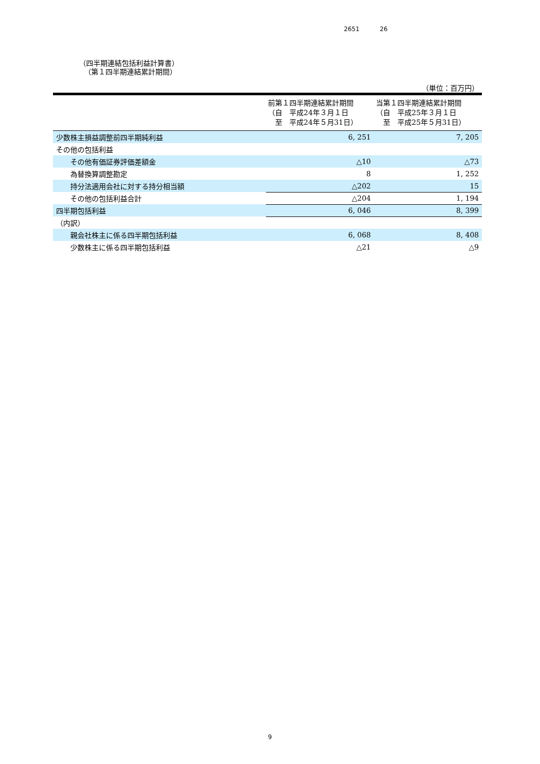2651 26
（四半期連結包括利益計算書）
（第１四半期連結累計期間）
（単位：百万円）
| | 前第１四半期連結累計期間 （自 平成24年３月１日 至 平成24年５月31日） | 当第１四半期連結累計期間 （自 平成25年３月１日 至 平成25年５月31日） |
| --- | --- | --- |
| 少数株主損益調整前四半期純利益 | 6, 251 | 7, 205 |
| その他の包括利益 | | |
| その他有価証券評価差額金 | △10 | △73 |
| 為替換算調整勘定 | 8 | 1, 252 |
| 持分法適用会社に対する持分相当額 | △202 | 15 |
| その他の包括利益合計 | △204 | 1, 194 |
| 四半期包括利益 | 6, 046 | 8, 399 |
| （内訳） | | |
| 親会社株主に係る四半期包括利益 | 6, 068 | 8, 408 |
| 少数株主に係る四半期包括利益 | △21 | △9 |
9